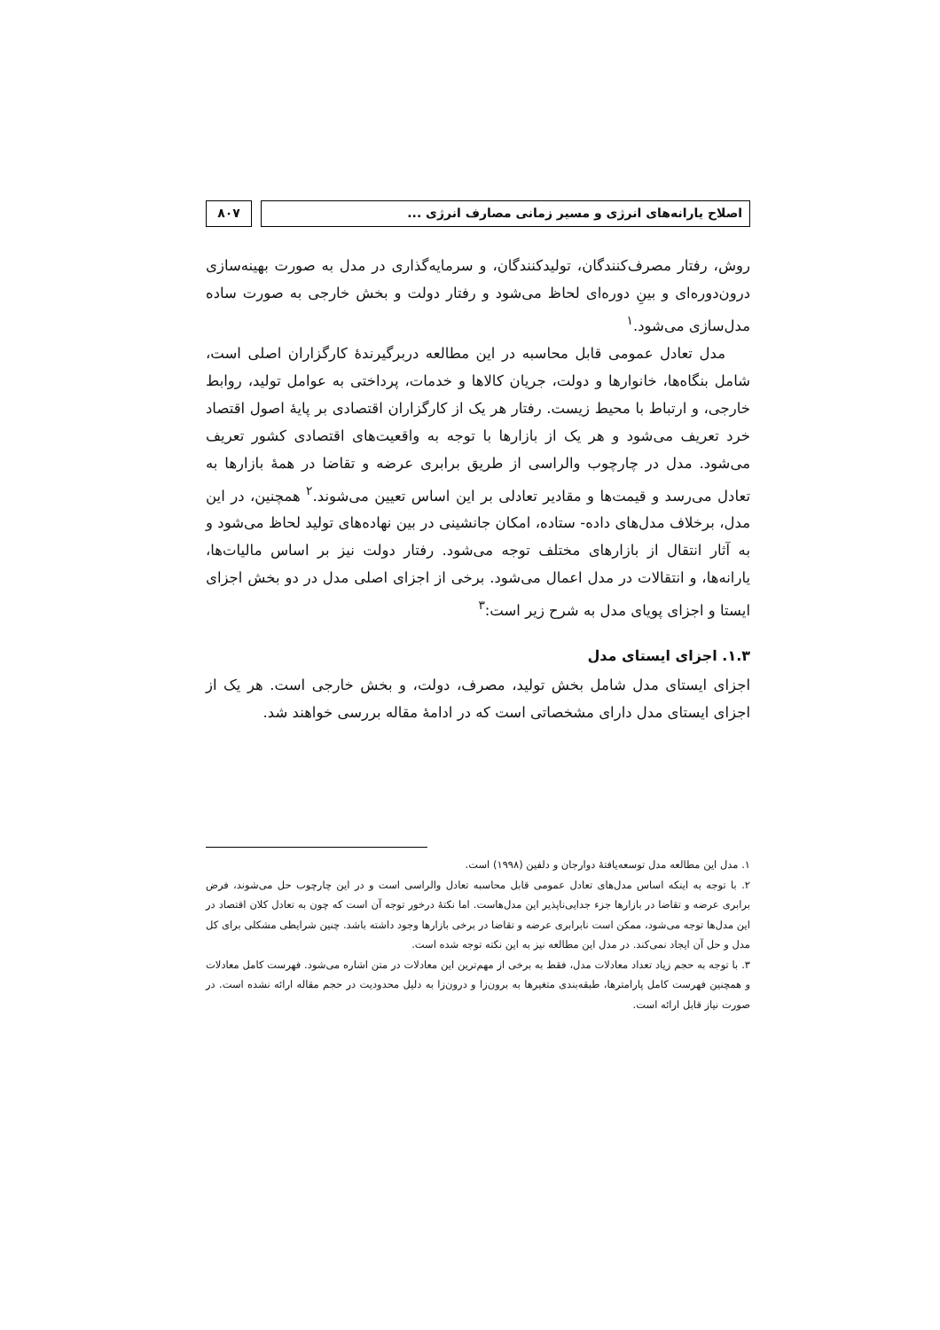اصلاح یارانه‌های انرژی و مسیر زمانی مصارف انرژی ...
۸۰۷
روش، رفتار مصرف‌کنندگان، تولیدکنندگان، و سرمایه‌گذاری در مدل به صورت بهینه‌سازی درون‌دوره‌ای و بینِ دوره‌ای لحاظ می‌شود و رفتار دولت و بخش خارجی به صورت ساده مدل‌سازی می‌شود.<sup>۱</sup>
مدل تعادل عمومی قابل محاسبه در این مطالعه دربرگیرندهٔ کارگزاران اصلی است، شامل بنگاه‌ها، خانوارها و دولت، جریان کالاها و خدمات، پرداختی به عوامل تولید، روابط خارجی، و ارتباط با محیط زیست. رفتار هر یک از کارگزاران اقتصادی بر پایهٔ اصول اقتصاد خرد تعریف می‌شود و هر یک از بازارها با توجه به واقعیت‌های اقتصادی کشور تعریف می‌شود. مدل در چارچوب والراسی از طریق برابری عرضه و تقاضا در همهٔ بازارها به تعادل می‌رسد و قیمت‌ها و مقادیر تعادلی بر این اساس تعیین می‌شوند.<sup>۲</sup> همچنین، در این مدل، برخلاف مدل‌های داده- ستاده، امکان جانشینی در بین نهاده‌های تولید لحاظ می‌شود و به آثار انتقال از بازارهای مختلف توجه می‌شود. رفتار دولت نیز بر اساس مالیات‌ها، یارانه‌ها، و انتقالات در مدل اعمال می‌شود. برخی از اجزای اصلی مدل در دو بخش اجزای ایستا و اجزای پویای مدل به شرح زیر است:<sup>۳</sup>
۱.۳. اجزای ایستای مدل
اجزای ایستای مدل شامل بخش تولید، مصرف، دولت، و بخش خارجی است. هر یک از اجزای ایستای مدل دارای مشخصاتی است که در ادامهٔ مقاله بررسی خواهند شد.
۱. مدل این مطالعه مدل توسعه‌یافتهٔ دوارجان و دلفین (۱۹۹۸) است.
۲. با توجه به اینکه اساس مدل‌های تعادل عمومی قابل محاسبه تعادل والراسی است و در این چارچوب حل می‌شوند، فرض برابری عرضه و تقاضا در بازارها جزء جدایی‌ناپذیر این مدل‌هاست. اما نکتهٔ درخور توجه آن است که چون به تعادل کلان اقتصاد در این مدل‌ها توجه می‌شود، ممکن است نابرابری عرضه و تقاضا در برخی بازارها وجود داشته باشد. چنین شرایطی مشکلی برای کل مدل و حل آن ایجاد نمی‌کند. در مدل این مطالعه نیز به این نکته توجه شده است.
۳. با توجه به حجم زیاد تعداد معادلات مدل، فقط به برخی از مهم‌ترین این معادلات در متن اشاره می‌شود. فهرست کامل معادلات و همچنین فهرست کامل پارامترها، طبقه‌بندی متغیرها به برون‌زا و درون‌زا به دلیل محدودیت در حجم مقاله ارائه نشده است. در صورت نیاز قابل ارائه است.